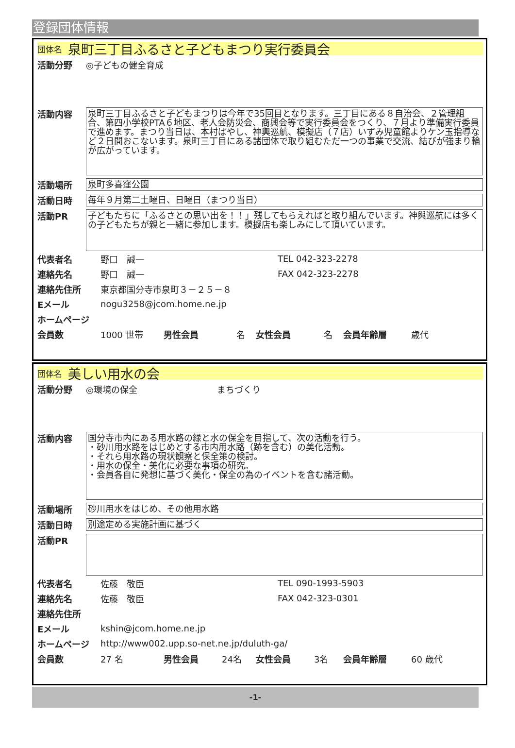登録団体情報
団体名 泉町三丁目ふるさと子どもまつり実行委員会
活動分野 ◎子どもの健全育成
活動内容
泉町三丁目ふるさと子どもまつりは今年で35回目となります。三丁目にある８自治会、２管理組合、第四小学校PTA６地区、老人会防災会、商興会等で実行委員会をつくり、７月より準備実行委員で進めます。まつり当日は、本村ばやし、神輿巡航、模擬店（７店）いずみ児童館よりケン玉指導など２日間おこないます。泉町三丁目にある諸団体で取り組むただ一つの事業で交流、結びが強まり輪が広がっています。
活動場所
泉町多喜窪公園
活動日時
毎年９月第二土曜日、日曜日（まつり当日）
活動PR
子どもたちに「ふるさとの思い出を！！」残してもらえればと取り組んでいます。神輿巡航には多くの子どもたちが親と一緒に参加します。模擬店も楽しみにして頂いています。
代表者名 野口　誠一 TEL 042-323-2278
連絡先名 野口　誠一 FAX 042-323-2278
連絡先住所 東京都国分寺市泉町３－２５－８
Eメール nogu3258@jcom.home.ne.jp
ホームページ
会員数 1000 世帯 男性会員 名 女性会員 名 会員年齢層 歳代
団体名 美しい用水の会
活動分野 ◎環境の保全 まちづくり
活動内容
国分寺市内にある用水路の緑と水の保全を目指して、次の活動を行う。
・砂川用水路をはじめとする市内用水路（跡を含む）の美化活動。
・それら用水路の現状観察と保全策の検討。
・用水の保全・美化に必要な事項の研究。
・会員各自に発想に基づく美化・保全の為のイベントを含む諸活動。
活動場所
砂川用水をはじめ、その他用水路
活動日時
別途定める実施計画に基づく
活動PR
代表者名 佐藤　敬臣 TEL 090-1993-5903
連絡先名 佐藤　敬臣 FAX 042-323-0301
連絡先住所
Eメール kshin@jcom.home.ne.jp
ホームページ http://www002.upp.so-net.ne.jp/duluth-ga/
会員数 27 名 男性会員 24名 女性会員 3名 会員年齢層 60 歳代
-1-